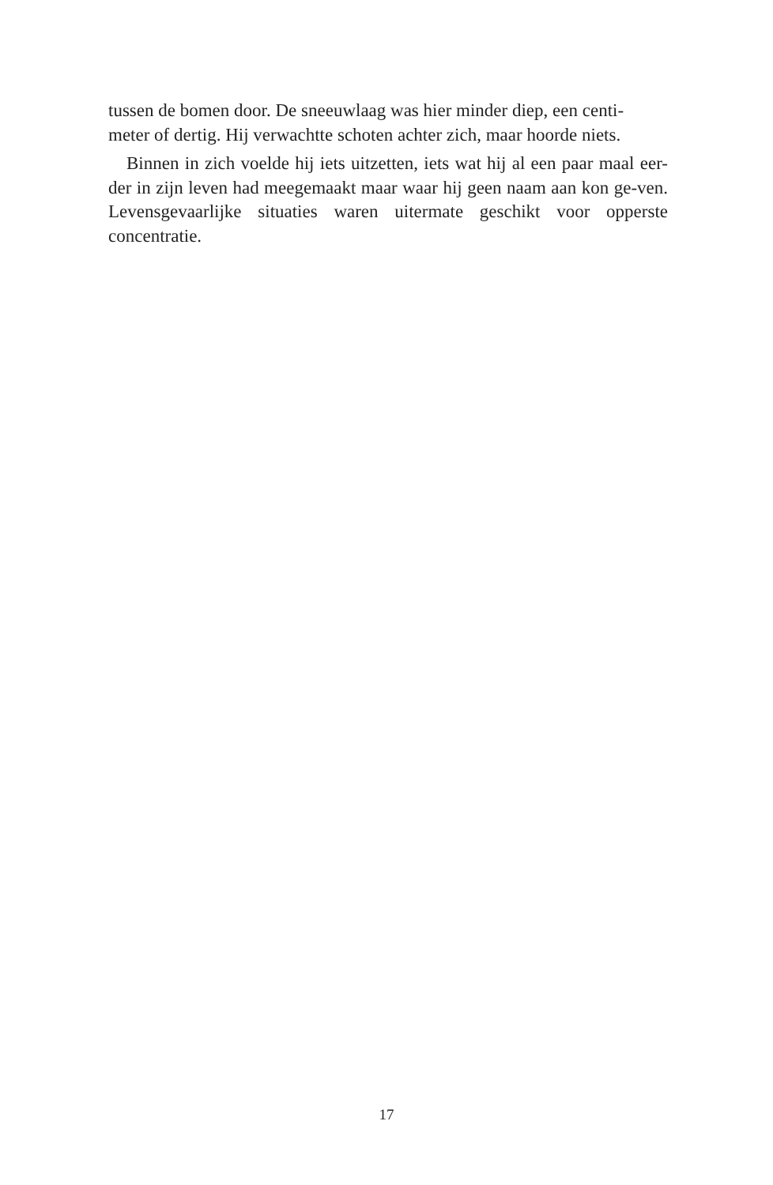tussen de bomen door. De sneeuwlaag was hier minder diep, een centi-
meter of dertig. Hij verwachtte schoten achter zich, maar hoorde niets.
Binnen in zich voelde hij iets uitzetten, iets wat hij al een paar maal eer-der in zijn leven had meegemaakt maar waar hij geen naam aan kon ge-ven. Levensgevaarlijke situaties waren uitermate geschikt voor opperste concentratie.
17